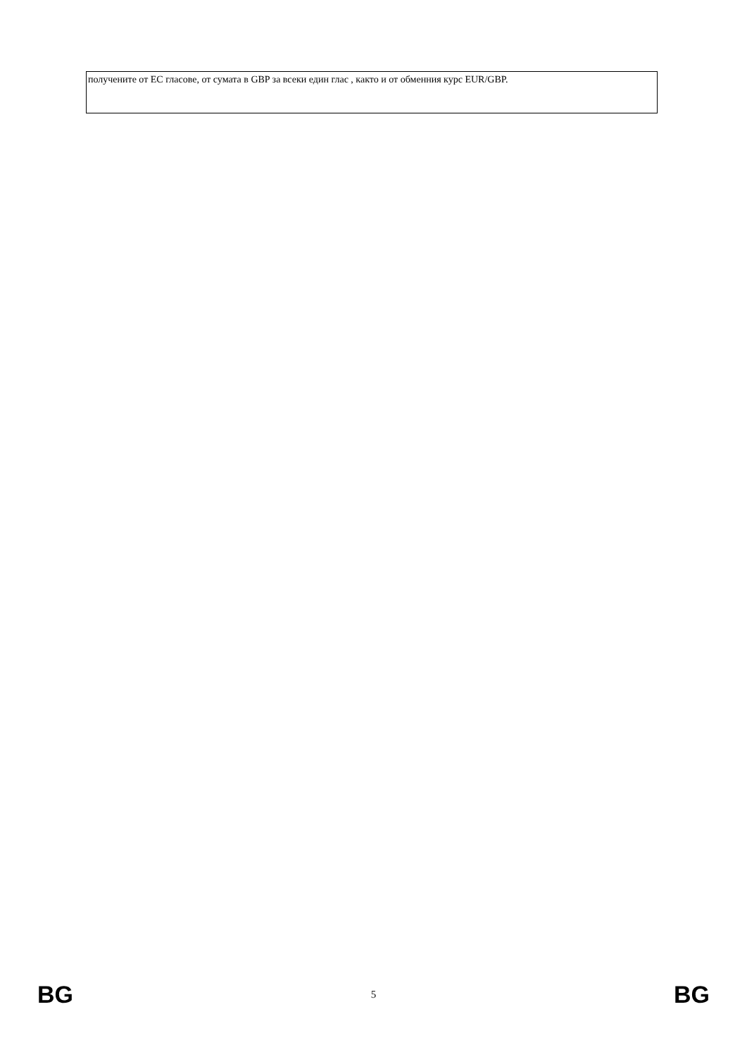| получените от ЕС гласове, от сумата в GBP за всеки един глас , както и от обменния курс EUR/GBP. |
BG 5 BG